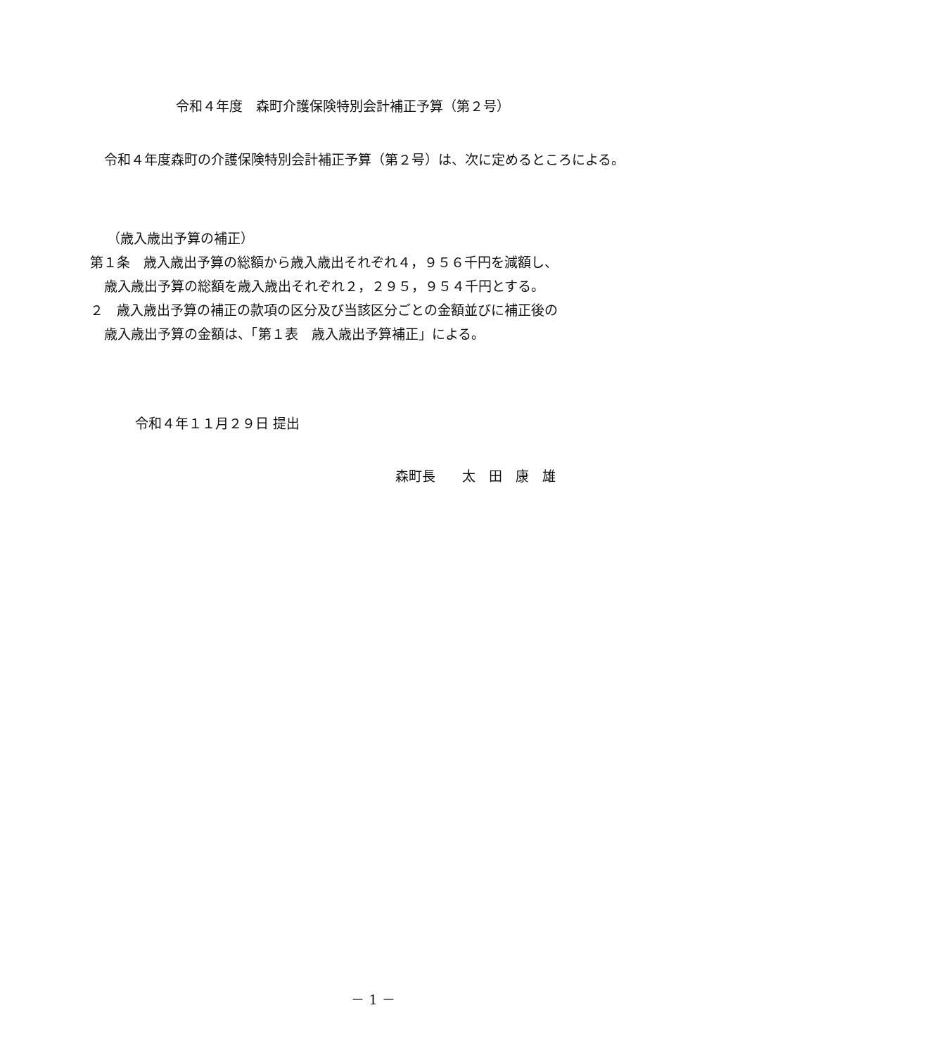令和４年度　森町介護保険特別会計補正予算（第２号）
令和４年度森町の介護保険特別会計補正予算（第２号）は、次に定めるところによる。
（歳入歳出予算の補正）
第１条　歳入歳出予算の総額から歳入歳出それぞれ４，９５６千円を減額し、
歳入歳出予算の総額を歳入歳出それぞれ２，２９５，９５４千円とする。
２　歳入歳出予算の補正の款項の区分及び当該区分ごとの金額並びに補正後の
歳入歳出予算の金額は、「第１表　歳入歳出予算補正」による。
令和４年１１月２９日 提出
森町長　　太　田　康　雄
－ 1 －